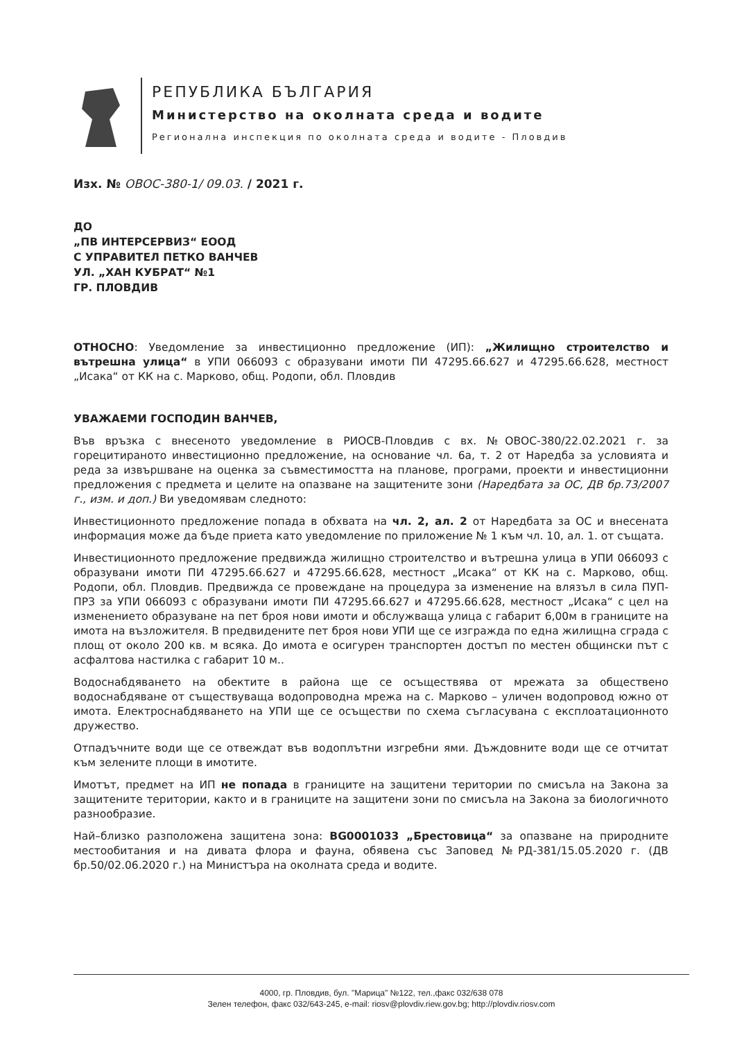РЕПУБЛИКА БЪЛГАРИЯ
Министерство на околната среда и водите
Регионална инспекция по околната среда и водите - Пловдив
Изх. № ОВОС-380-1/ 09.03. / 2021 г.
ДО
„ПВ ИНТЕРСЕРВИЗ“ ЕООД
С УПРАВИТЕЛ ПЕТКО ВАНЧЕВ
УЛ. „ХАН КУБРАТ“ №1
ГР. ПЛОВДИВ
ОТНОСНО: Уведомление за инвестиционно предложение (ИП): „Жилищно строителство и вътрешна улица“ в УПИ 066093 с образувани имоти ПИ 47295.66.627 и 47295.66.628, местност „Исака“ от КК на с. Марково, общ. Родопи, обл. Пловдив
УВАЖАЕМИ ГОСПОДИН ВАНЧЕВ,
Във връзка с внесеното уведомление в РИОСВ-Пловдив с вх. №ОВОС-380/22.02.2021 г. за горецитираното инвестиционно предложение, на основание чл. 6а, т. 2 от Наредба за условията и реда за извършване на оценка за съвместимостта на планове, програми, проекти и инвестиционни предложения с предмета и целите на опазване на защитените зони (Наредбата за ОС, ДВ бр.73/2007 г., изм. и доп.) Ви уведомявам следното:
Инвестиционното предложение попада в обхвата на чл. 2, ал. 2 от Наредбата за ОС и внесената информация може да бъде приета като уведомление по приложение № 1 към чл. 10, ал. 1. от същата.
Инвестиционното предложение предвижда жилищно строителство и вътрешна улица в УПИ 066093 с образувани имоти ПИ 47295.66.627 и 47295.66.628, местност „Исака“ от КК на с. Марково, общ. Родопи, обл. Пловдив. Предвижда се провеждане на процедура за изменение на влязъл в сила ПУП-ПРЗ за УПИ 066093 с образувани имоти ПИ 47295.66.627 и 47295.66.628, местност „Исака“ с цел на изменението образуване на пет броя нови имоти и обслужваща улица с габарит 6,00м в границите на имота на възложителя. В предвидените пет броя нови УПИ ще се изгражда по една жилищна сграда с площ от около 200 кв. м всяка. До имота е осигурен транспортен достъп по местен общински път с асфалтова настилка с габарит 10 м..
Водоснабдяването на обектите в района ще се осъществява от мрежата за обществено водоснабдяване от съществуваща водопроводна мрежа на с. Марково – уличен водопровод южно от имота. Електроснабдяването на УПИ ще се осъществи по схема съгласувана с експлоатационното дружество.
Отпадъчните води ще се отвеждат във водоплътни изгребни ями. Дъждовните води ще се отчитат към зелените площи в имотите.
Имотът, предмет на ИП не попада в границите на защитени територии по смисъла на Закона за защитените територии, както и в границите на защитени зони по смисъла на Закона за биологичното разнообразие.
Най–близко разположена защитена зона: BG0001033 „Брестовица“ за опазване на природните местообитания и на дивата флора и фауна, обявена със Заповед №РД-381/15.05.2020 г. (ДВ бр.50/02.06.2020 г.) на Министъра на околната среда и водите.
4000, гр. Пловдив, бул. "Марица" №122, тел.,факс 032/638 078
Зелен телефон, факс 032/643-245, e-mail: riosv@plovdiv.riew.gov.bg; http://plovdiv.riosv.com